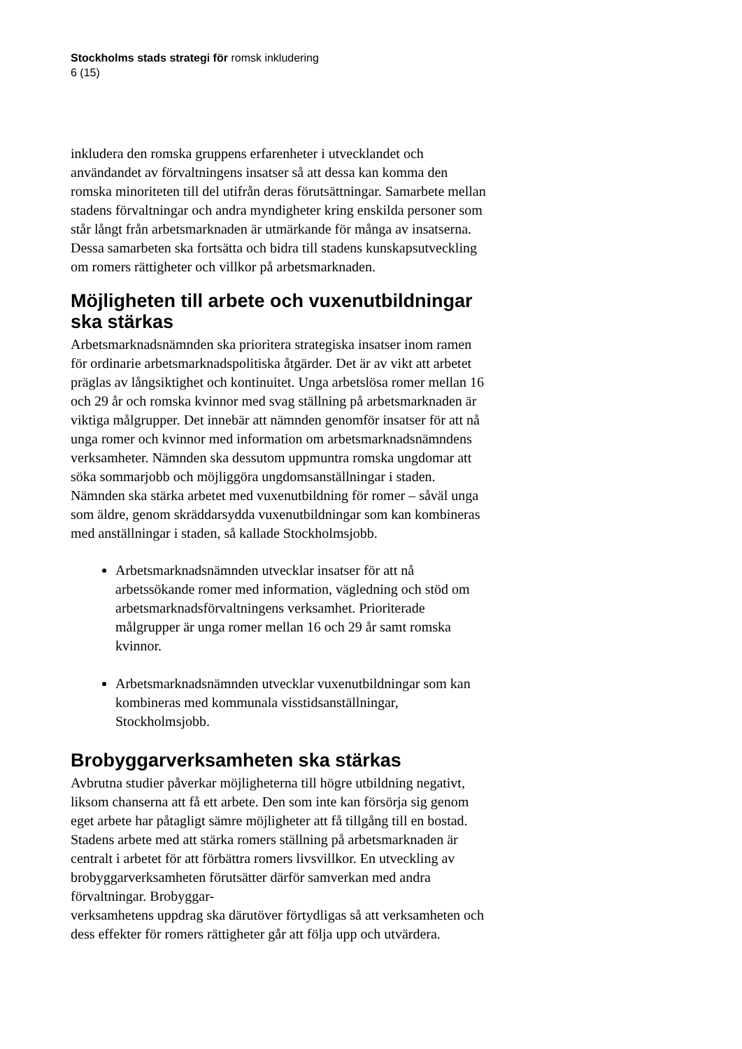Stockholms stads strategi för romsk inkludering
6 (15)
inkludera den romska gruppens erfarenheter i utvecklandet och användandet av förvaltningens insatser så att dessa kan komma den romska minoriteten till del utifrån deras förutsättningar. Samarbete mellan stadens förvaltningar och andra myndigheter kring enskilda personer som står långt från arbetsmarknaden är utmärkande för många av insatserna. Dessa samarbeten ska fortsätta och bidra till stadens kunskapsutveckling om romers rättigheter och villkor på arbetsmarknaden.
Möjligheten till arbete och vuxenutbildningar ska stärkas
Arbetsmarknadsnämnden ska prioritera strategiska insatser inom ramen för ordinarie arbetsmarknadspolitiska åtgärder. Det är av vikt att arbetet präglas av långsiktighet och kontinuitet. Unga arbetslösa romer mellan 16 och 29 år och romska kvinnor med svag ställning på arbetsmarknaden är viktiga målgrupper. Det innebär att nämnden genomför insatser för att nå unga romer och kvinnor med information om arbetsmarknadsnämndens verksamheter. Nämnden ska dessutom uppmuntra romska ungdomar att söka sommarjobb och möjliggöra ungdomsanställningar i staden. Nämnden ska stärka arbetet med vuxenutbildning för romer – såväl unga som äldre, genom skräddarsydda vuxenutbildningar som kan kombineras med anställningar i staden, så kallade Stockholmsjobb.
Arbetsmarknadsnämnden utvecklar insatser för att nå arbetssökande romer med information, vägledning och stöd om arbetsmarknadsförvaltningens verksamhet. Prioriterade målgrupper är unga romer mellan 16 och 29 år samt romska kvinnor.
Arbetsmarknadsnämnden utvecklar vuxenutbildningar som kan kombineras med kommunala visstidsanställningar, Stockholmsjobb.
Brobyggarverksamheten ska stärkas
Avbrutna studier påverkar möjligheterna till högre utbildning negativt, liksom chanserna att få ett arbete. Den som inte kan försörja sig genom eget arbete har påtagligt sämre möjligheter att få tillgång till en bostad. Stadens arbete med att stärka romers ställning på arbetsmarknaden är centralt i arbetet för att förbättra romers livsvillkor. En utveckling av brobyggarverksamheten förutsätter därför samverkan med andra förvaltningar. Brobyggar-
verksamhetens uppdrag ska därutöver förtydligas så att verksamheten och dess effekter för romers rättigheter går att följa upp och utvärdera.